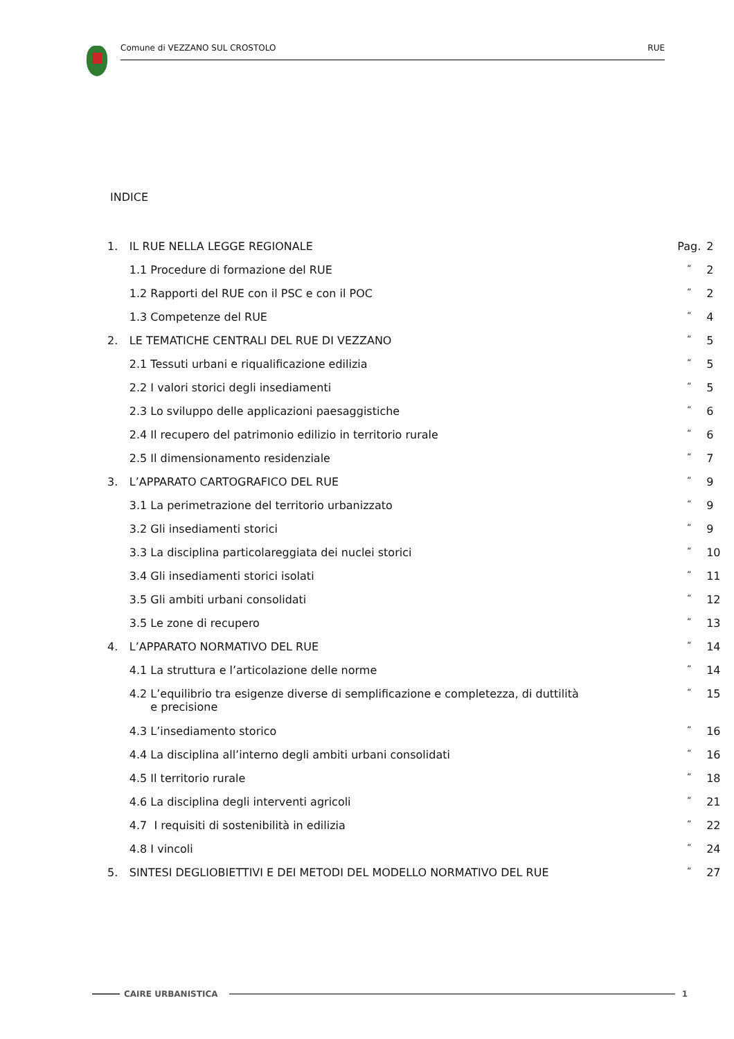Comune di VEZZANO SUL CROSTOLO RUE
INDICE
| 1. | IL RUE NELLA LEGGE REGIONALE | Pag. | 2 |
| | 1.1 Procedure di formazione del RUE | “ | 2 |
| | 1.2 Rapporti del RUE con il PSC e con il POC | “ | 2 |
| | 1.3 Competenze del RUE | “ | 4 |
| 2. | LE TEMATICHE CENTRALI DEL RUE DI VEZZANO | “ | 5 |
| | 2.1 Tessuti urbani e riqualificazione edilizia | “ | 5 |
| | 2.2 I valori storici degli insediamenti | “ | 5 |
| | 2.3 Lo sviluppo delle applicazioni paesaggistiche | “ | 6 |
| | 2.4 Il recupero del patrimonio edilizio in territorio rurale | “ | 6 |
| | 2.5 Il dimensionamento residenziale | “ | 7 |
| 3. | L’APPARATO CARTOGRAFICO DEL RUE | “ | 9 |
| | 3.1 La perimetrazione del territorio urbanizzato | “ | 9 |
| | 3.2 Gli insediamenti storici | “ | 9 |
| | 3.3 La disciplina particolareggiata dei nuclei storici | “ | 10 |
| | 3.4 Gli insediamenti storici isolati | “ | 11 |
| | 3.5 Gli ambiti urbani consolidati | “ | 12 |
| | 3.5 Le zone di recupero | “ | 13 |
| 4. | L’APPARATO NORMATIVO DEL RUE | “ | 14 |
| | 4.1 La struttura e l’articolazione delle norme | “ | 14 |
| | 4.2 L’equilibrio tra esigenze diverse di semplificazione e completezza, di duttilità e precisione | “ | 15 |
| | 4.3 L’insediamento storico | “ | 16 |
| | 4.4 La disciplina all’interno degli ambiti urbani consolidati | “ | 16 |
| | 4.5 Il territorio rurale | “ | 18 |
| | 4.6 La disciplina degli interventi agricoli | “ | 21 |
| | 4.7 I requisiti di sostenibilità in edilizia | “ | 22 |
| | 4.8 I vincoli | “ | 24 |
| 5. | SINTESI DEGLIOBIETTIVI E DEI METODI DEL MODELLO NORMATIVO DEL RUE | “ | 27 |
CAIRE URBANISTICA 1